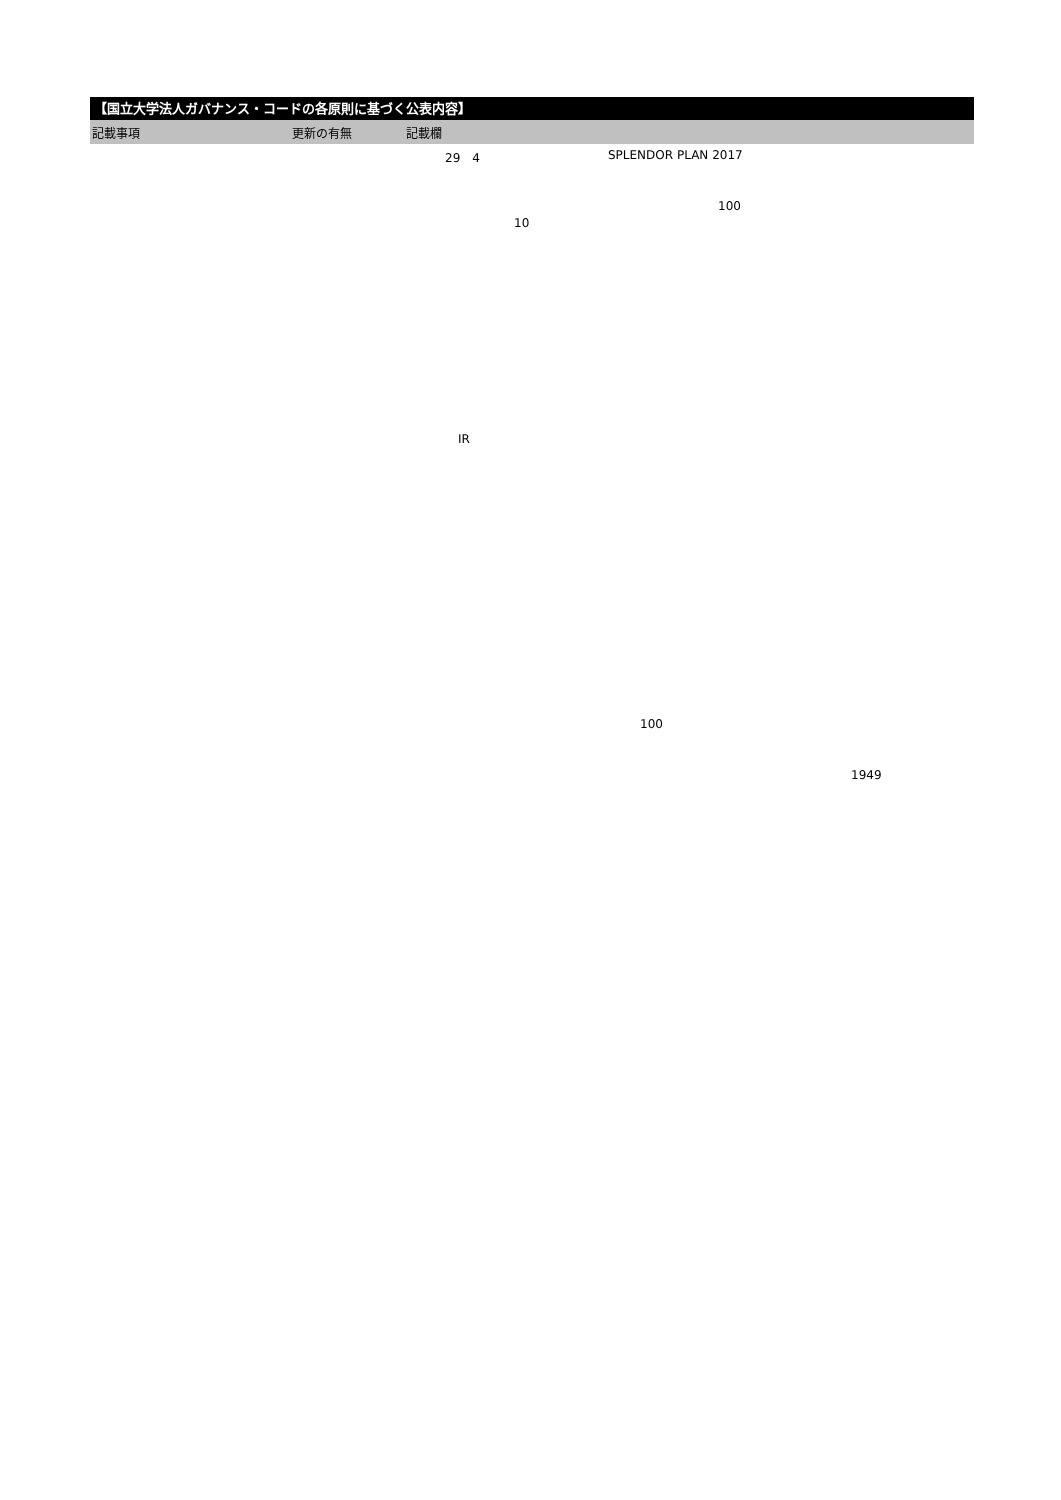【国立大学法人ガバナンス・コードの各原則に基づく公表内容】
| 記載事項 | 更新の有無 | 記載欄 |
| --- | --- | --- |
29　4 SPLENDOR PLAN 2017
100
10
IR
100
1949